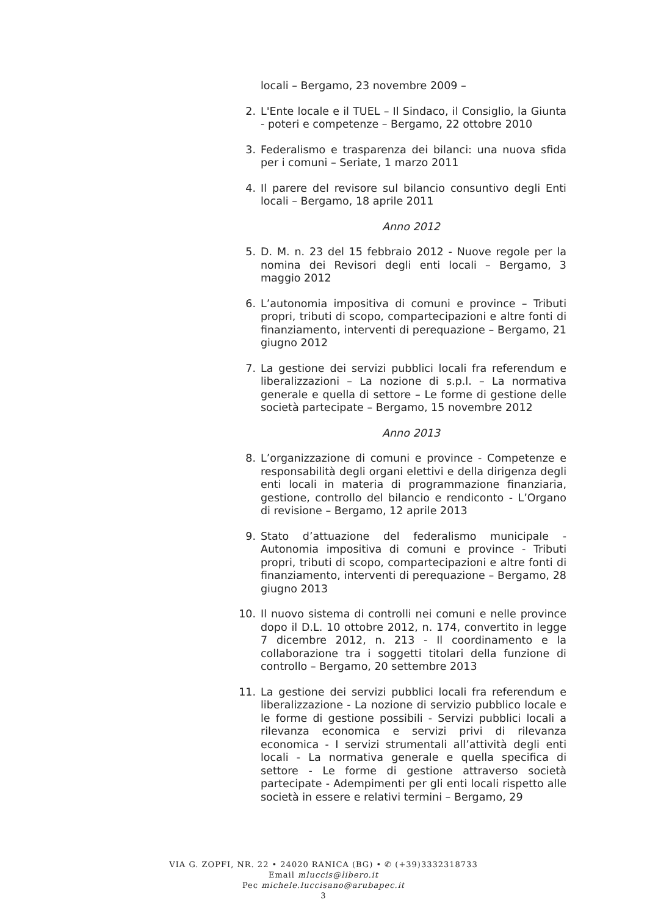locali – Bergamo, 23 novembre 2009 –
2. L'Ente locale e il TUEL – Il Sindaco, il Consiglio, la Giunta - poteri e competenze – Bergamo, 22 ottobre 2010
3. Federalismo e trasparenza dei bilanci: una nuova sfida per i comuni – Seriate, 1 marzo 2011
4. Il parere del revisore sul bilancio consuntivo degli Enti locali – Bergamo, 18 aprile 2011
Anno 2012
5. D. M. n. 23 del 15 febbraio 2012 - Nuove regole per la nomina dei Revisori degli enti locali – Bergamo, 3 maggio 2012
6. L’autonomia impositiva di comuni e province – Tributi propri, tributi di scopo, compartecipazioni e altre fonti di finanziamento, interventi di perequazione – Bergamo, 21 giugno 2012
7. La gestione dei servizi pubblici locali fra referendum e liberalizzazioni – La nozione di s.p.l. – La normativa generale e quella di settore – Le forme di gestione delle società partecipate – Bergamo, 15 novembre 2012
Anno 2013
8. L’organizzazione di comuni e province - Competenze e responsabilità degli organi elettivi e della dirigenza degli enti locali in materia di programmazione finanziaria, gestione, controllo del bilancio e rendiconto - L’Organo di revisione – Bergamo, 12 aprile 2013
9. Stato d’attuazione del federalismo municipale - Autonomia impositiva di comuni e province - Tributi propri, tributi di scopo, compartecipazioni e altre fonti di finanziamento, interventi di perequazione – Bergamo, 28 giugno 2013
10. Il nuovo sistema di controlli nei comuni e nelle province dopo il D.L. 10 ottobre 2012, n. 174, convertito in legge 7 dicembre 2012, n. 213 - Il coordinamento e la collaborazione tra i soggetti titolari della funzione di controllo – Bergamo, 20 settembre 2013
11. La gestione dei servizi pubblici locali fra referendum e liberalizzazione - La nozione di servizio pubblico locale e le forme di gestione possibili - Servizi pubblici locali a rilevanza economica e servizi privi di rilevanza economica - I servizi strumentali all’attività degli enti locali - La normativa generale e quella specifica di settore - Le forme di gestione attraverso società partecipate - Adempimenti per gli enti locali rispetto alle società in essere e relativi termini – Bergamo, 29
VIA G. ZOPFI, NR. 22 • 24020 RANICA (BG) • ✆ (+39)3332318733
Email mluccis@libero.it
Pec michele.luccisano@arubapec.it
3